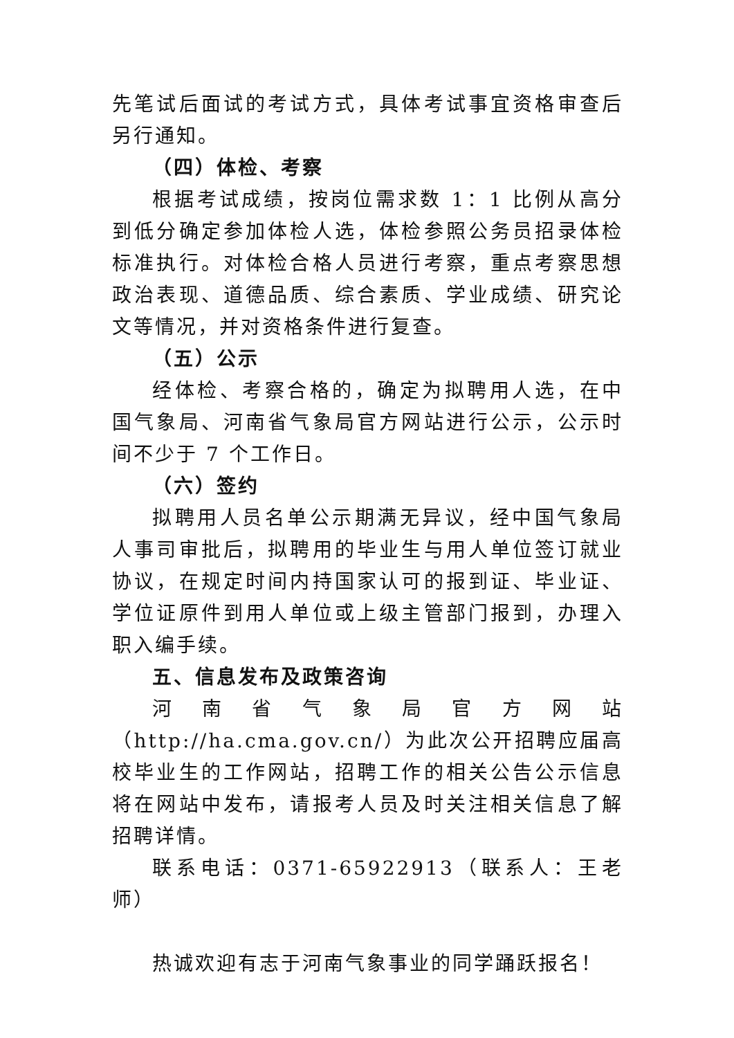先笔试后面试的考试方式，具体考试事宜资格审查后另行通知。
（四）体检、考察
根据考试成绩，按岗位需求数 1：1 比例从高分到低分确定参加体检人选，体检参照公务员招录体检标准执行。对体检合格人员进行考察，重点考察思想政治表现、道德品质、综合素质、学业成绩、研究论文等情况，并对资格条件进行复查。
（五）公示
经体检、考察合格的，确定为拟聘用人选，在中国气象局、河南省气象局官方网站进行公示，公示时间不少于 7 个工作日。
（六）签约
拟聘用人员名单公示期满无异议，经中国气象局人事司审批后，拟聘用的毕业生与用人单位签订就业协议，在规定时间内持国家认可的报到证、毕业证、学位证原件到用人单位或上级主管部门报到，办理入职入编手续。
五、信息发布及政策咨询
河南省气象局官方网站（http://ha.cma.gov.cn/）为此次公开招聘应届高校毕业生的工作网站，招聘工作的相关公告公示信息将在网站中发布，请报考人员及时关注相关信息了解招聘详情。
联系电话：0371-65922913（联系人：王老师）
热诚欢迎有志于河南气象事业的同学踊跃报名！